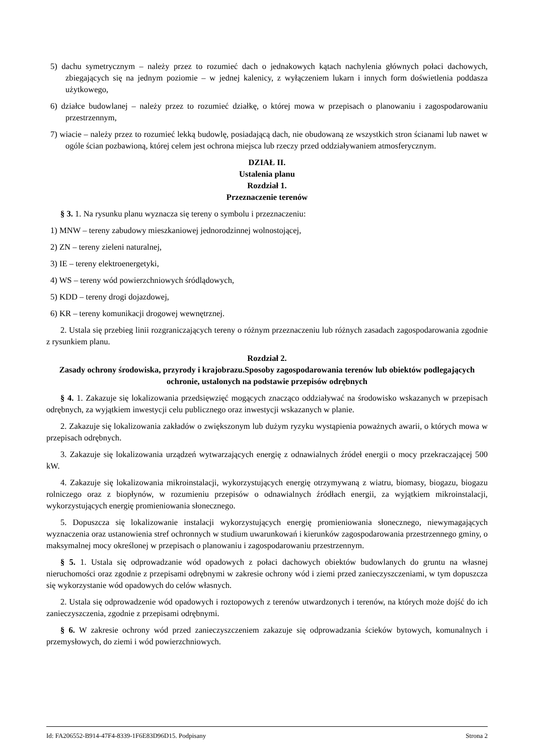5) dachu symetrycznym – należy przez to rozumieć dach o jednakowych kątach nachylenia głównych połaci dachowych, zbiegających się na jednym poziomie – w jednej kalenicy, z wyłączeniem lukarn i innych form doświetlenia poddasza użytkowego,
6) działce budowlanej – należy przez to rozumieć działkę, o której mowa w przepisach o planowaniu i zagospodarowaniu przestrzennym,
7) wiacie – należy przez to rozumieć lekką budowlę, posiadającą dach, nie obudowaną ze wszystkich stron ścianami lub nawet w ogóle ścian pozbawioną, której celem jest ochrona miejsca lub rzeczy przed oddziaływaniem atmosferycznym.
DZIAŁ II.
Ustalenia planu
Rozdział 1.
Przeznaczenie terenów
§ 3. 1. Na rysunku planu wyznacza się tereny o symbolu i przeznaczeniu:
1) MNW – tereny zabudowy mieszkaniowej jednorodzinnej wolnostojącej,
2) ZN – tereny zieleni naturalnej,
3) IE – tereny elektroenergetyki,
4) WS – tereny wód powierzchniowych śródlądowych,
5) KDD – tereny drogi dojazdowej,
6) KR – tereny komunikacji drogowej wewnętrznej.
2. Ustala się przebieg linii rozgraniczających tereny o różnym przeznaczeniu lub różnych zasadach zagospodarowania zgodnie z rysunkiem planu.
Rozdział 2.
Zasady ochrony środowiska, przyrody i krajobrazu.Sposoby zagospodarowania terenów lub obiektów podlegających ochronie, ustalonych na podstawie przepisów odrębnych
§ 4. 1. Zakazuje się lokalizowania przedsięwzięć mogących znacząco oddziaływać na środowisko wskazanych w przepisach odrębnych, za wyjątkiem inwestycji celu publicznego oraz inwestycji wskazanych w planie.
2. Zakazuje się lokalizowania zakładów o zwiększonym lub dużym ryzyku wystąpienia poważnych awarii, o których mowa w przepisach odrębnych.
3. Zakazuje się lokalizowania urządzeń wytwarzających energię z odnawialnych źródeł energii o mocy przekraczającej 500 kW.
4. Zakazuje się lokalizowania mikroinstalacji, wykorzystujących energię otrzymywaną z wiatru, biomasy, biogazu, biogazu rolniczego oraz z biopłynów, w rozumieniu przepisów o odnawialnych źródłach energii, za wyjątkiem mikroinstalacji, wykorzystujących energię promieniowania słonecznego.
5. Dopuszcza się lokalizowanie instalacji wykorzystujących energię promieniowania słonecznego, niewymagających wyznaczenia oraz ustanowienia stref ochronnych w studium uwarunkowań i kierunków zagospodarowania przestrzennego gminy, o maksymalnej mocy określonej w przepisach o planowaniu i zagospodarowaniu przestrzennym.
§ 5. 1. Ustala się odprowadzanie wód opadowych z połaci dachowych obiektów budowlanych do gruntu na własnej nieruchomości oraz zgodnie z przepisami odrębnymi w zakresie ochrony wód i ziemi przed zanieczyszczeniami, w tym dopuszcza się wykorzystanie wód opadowych do celów własnych.
2. Ustala się odprowadzenie wód opadowych i roztopowych z terenów utwardzonych i terenów, na których może dojść do ich zanieczyszczenia, zgodnie z przepisami odrębnymi.
§ 6. W zakresie ochrony wód przed zanieczyszczeniem zakazuje się odprowadzania ścieków bytowych, komunalnych i przemysłowych, do ziemi i wód powierzchniowych.
Id: FA206552-B914-47F4-8339-1F6E83D96D15. Podpisany Strona 2